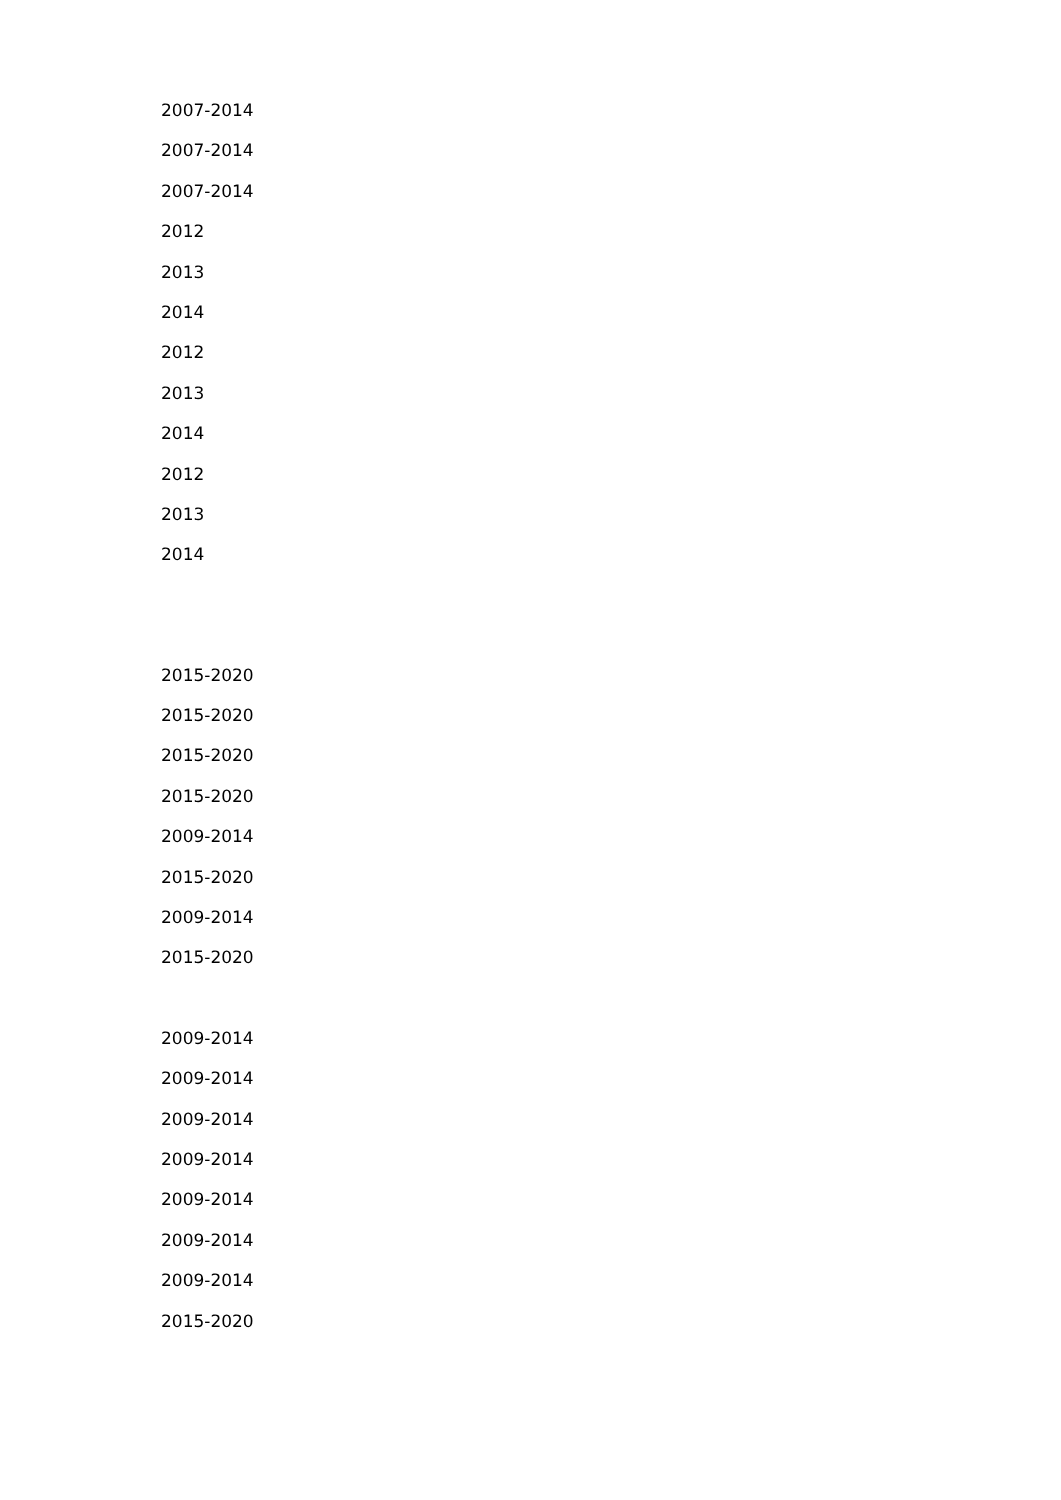2007-2014
2007-2014
2007-2014
2012
2013
2014
2012
2013
2014
2012
2013
2014
2015-2020
2015-2020
2015-2020
2015-2020
2009-2014
2015-2020
2009-2014
2015-2020
2009-2014
2009-2014
2009-2014
2009-2014
2009-2014
2009-2014
2009-2014
2015-2020